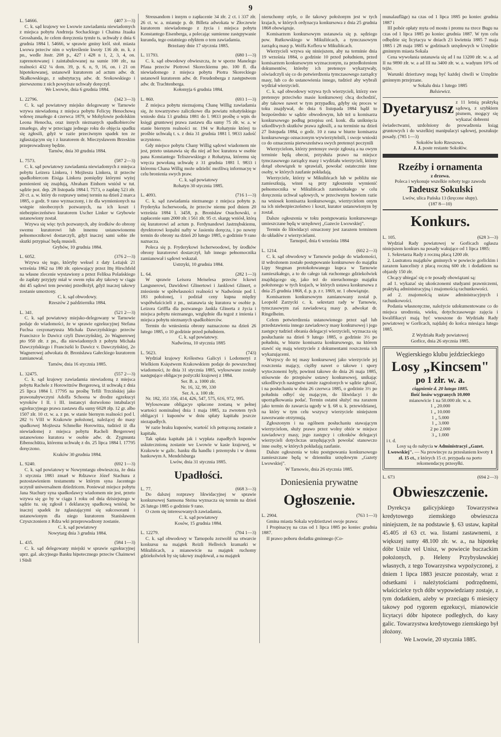9
L. 54666. (407 3—3)
C. k. sąd krajowy we Lwowie zawiadamia niewiadomych z miejsca pobytu Andrzeja Sochackiego i Chaima Jzaaka Grosshanda, że celem doręczenia tymże ts. uchwały z dnia 6 grudnia 1884 l. 54666, w sprawie gminy król. stoł. miasta Lwowa przeciw nim o wykreślenie kwoty 136 złr. m. k. z pn., wedle Jnstr. 208 p., 427 i 428 n 1, 2, 3, 4, on. zaprenotowanej i zaintabulowanej na sumie 100 złr., na realności 432 ¼ dom. 39, p. 6. n, 9, 16, on. i 21 on hipotekowanej, ustanowił kuratorem ad actum adw. dr. Skałkowskiego, z substytucyą adw. dr. Srokowskiego i pierwszemu z nich powyższe uchwały doręczył.
We Lwowie, dnia 6 grudnia 1884.
L. 22796. (342 3—3)
C. k. sąd powiatowy miejsko delegowany w Tarnowie wzywa niewiadomą z miejsca pobytu Felicyę Henochową wdowę zmarłego 4 czerwca 1879, w Mohylowie podolskim Leona Henocha, oraz innych nieznanych spadkobierców zmarłego, aby w przeciągu jednego roku do objęcia spadku się zgłosili, gdyż w razie przeciwnym spadek ten ze zgłaszającym się i z kuratorem dr. Mieczysławem Brzeskim przeprowadzony będzie.
Tarnów, dnia 30 grudnia 1884.
L. 7573. (587 2—3)
C. k. sąd powiatowy zawiadamia niewiadomych z miejsca pobytu Leizera Linkera, i Mojżesza Linkera, iż przeciw spadkobiercom Eisiga Linkera pomiędzy którymi wyżej pomienieni się znajdują, Abraham Einhorn wniósł w tut. sądzie poz. dep. 28 listopada 1884 l. 7573, o zapłatę 523 złr. 20 ct. a. w. który do rozprawy ustnej termin na dzień 2 marca 1885, o godz. 9 rano wyznaczony, i że dla wymienionych na wstępie nieobecnych pozwanych, na ich koszt i niebezpieczeństwo kuratorem Uscher Linker w Grybowie ustanowiony został.
Wzywa się więc tych pozwanych, aby środków do obrony swemu kuratorowi lub innemu ustanowionemu pełnomocnikowi dostarczyli, gdyż inaczej sami sobie złe skutki przypisać będą musieli.
Grybów, 10 grudnia 1884.
L. 6052. (376 2—3)
Wzywa się tego, któryby weksel z daty Leżajsk 21 września 1862 na 180 złr. opiewający przez Ittę Hirschfeld na własne zlecenie wystawiony a przez Feliksa Polańskiego do zapłaty przyjęty miał w swem ręku aby takowy w ciągu dni 45 sądowi tem pewniej przedłożył, gdyż inaczej takowy zostanie umorzony.
C. k. sąd obwodowy.
Rzeszów 2 października 1884.
L. 341. (521 2—3)
C. k. sąd powiatowy miejsko-delegowany w Tarnowie podaje do wiadomości, że w sprawie egzekucyjnej Stefana Fuchsa cesyonaryusza Michała Dawczyńskiego przeciw Franciszce lo Dawicz czyli Dawczyńskiej, 2o Wagnerowej pto 950 złr. z pn., dla niewiadomych z pobytu Michała Dawczyńskiego i Franciszki lo Dawicz v. Dawczyńskiej, 2o Wagnerowej adwokata dr. Bronisława Gałeckiego kuratorem zamianował.
Tarnów, dnia 16 stycznia 1885.
L. 32475. (557 2—3)
C. k. sąd krajowy zawiadamia niewiadomą z miejsca pobytu Rachele z Horowitzów Bergerową, iż uchwałą z dnia 25 lipca 1884 l. 17795 na prośbę Tefili Trzcińskiej jako prawonabywczyni Adolfa Schoena w drodze egzekucyi wyroków I II. i III. instancyi dozwolono intabulacyi egzekucyjnego prawa zastawu dla sumy 6028 złp. 12 gr. albo 1507 złr. 10 ct. w. a. z pn. w stanie biernym realności pod l. 282 ½ VIII w Krakowie położonej, należącej do masy spadkowej Mojżesza Schmelke Horowitza, tudzież iż dla niewiadomej z miejsca pobytu Racheli Bergerowej ustanowiono kuratora w osobie adw. dr. Zygmunta Eibenschütza, któremu uchwałę z dn. 25 lipca 1884 l. 17795 doręczono.
Kraków 30 grudnia 1884.
L. 9240. (692 1—3)
C. k. sąd powiatowy w Nowymtargu obwieszcza, że dnia 3 stycznia 1883 zmarł w Rdzawce Józef Stachura z pozostawieniem testamentu w którym syna Jacentego uczynił uniwersalnem dziedzicem. Ponieważ miejsce pobytu Jana Stachury syna spadkodawcy wiadomem nie jest, przeto wzywa się go by w ciągu 1 roku od dnia dzisiejszego w sądzie tu. się zgłosił i deklaracyę spadkową wniósł, bo inaczej spadek że zgłaszającymi się sukcesorami i ustanowionym dla niego kuratorem Stanisławem Czyszczoniem z Rdza wki przeprowadzony zostanie.
C. k. sąd powiatowy
Nowytarg dnia 3 grudnia 1884.
L. 435. (584 1—3)
C. k. sąd delegowany miejski w sprawie egzekucyjnej uprz. gal. akcyjnego Banku hipotecznego przeciw Chaimowi i Süsli
Streusandom i innym o zapłacenie 34 złr. 2 ct. i 337 złr. 26 ct. w. a. mianuje p. dr. Billeta adwokata w Złoczewie kuratorem niewiadomego z życia i miejsca pobytu Konstantego Eisenberga, a polecając sumienne zastępywanie kuranda, tego ostatniego edyktem o tem zawiadamia.
Brzeżany dnie 17 stycznia 1885.
L. 11793. (680 1—3)
C. k. sąd obwodowy obwieszcza, że w sporze Manelego Pfaua przeciw Piotrowi Skoreckiemu pto. 100 fl. dla niewiadomego z miejsca pobytu Piotra Skoreckiego ustanowił kuratorem adw. dr. Freudenberga z zastępstwem adw. dr. Trachtenberga.
Kołomyja 6 grudnia 1884.
L. 860. (693 1—3)
Z miejsca pobytu nieznajomą Chanę Willig zawiadamia się, że towarzystwo zaliczkowe dla powiatu rohatyńskiego wniosło dnia 13 grudnia 1881 do l. 9833 prośbę o wpis do księgi gruntowej prawa zastawu dla sumy 75 złr. w. a. w stanie biernym realności nr. 194 w Rohatynie której to prośbie uchwałą t. s. z dnia 31 grudnia 1881 l. 9833 zadość uczyniono.
Gdy miejsce pobytu Chany Willig sądowi wiadomem nie jest, przeto ustanawia się dla niej ad hoc kuratora w osobie pana Konstantego Teliszewskiego z Rohatyna, któremu się wręcza powołaną uchwałę z 31 grudnia 1881 l. 9833 i któremu Chana Willig może udzielić możliwą informacyę w celu bronienia swych praw.
C. k. sąd powiatowy
Rohatyn 30 stycznia 1885.
L. 4093. (716 1—3)
C. k. sąd zawiadamia nieznanego z miejsca pobytu p. Fryderyka Ischerwooda, że przeciw niemu pod dniem 20 września 1884 l. 3458, p. Bronisław Osuchowski, o zapłacenie sum 2000 złr. i 561 złr. 95 ct. skargę wniósł, którą się kuratorowi ad actum p. Ferdynandowi Jastrzębskiemu, dyrektorowi kopalni nafty w Jasieniu doręcza, i po nowny termin do obrony na dzień 20 lutego 1885, o godzinie 9 rano naznacza.
Poleca się p. Fryderykowi Ischerwoodowi, by środków obrony kuratorowi dostarczył, lub innego pełnomocnika zamianował i sądowi wskazał.
Ustrzyki, 10 grudnia 1884.
L. 64. (282 1—3)
W sprawie Leisora Meiselesa przeciw Ickowi Langsnerowi, Dawidowi Glinertowi i Janklowi Glinert, o zniesienie w spółwłasności realności w Nadwórnie pod l. 183 położonej, i podział ceny kupna między współwłaścicieli z pn., ustanawia się kuratora w osobie p. Leizora Griffla dla pozwanego Jankla Glinerta z życia i miejsca pobytu nieznanego, względnie dla tegoż z imienia i miejsca pobytu nieznanych spadkobierców.
Termin do wniesienia obrony naznaczono na dzień 26 lutego 1885, o 10 godzinie przed południem.
C. k. sąd powiatowy.
Nadwórna, 10 stycznia 1885
L. 5623. (743)
Wydział krajowy Królestwa Galicyi i Lodomeryi z Wielkiem Księstwem Krakowskiem podaje do powszechnej wiadomości, że dnia 31 stycznia 1885, wylosowane zostały następujące obligacye pożyczki krajowej z 1884.
Ser. B. a. 1000 złr.
Nr. 16, 32, 99, 330
Ser. A. a. 100 złr.
Nr. 182, 351 356, 414, 426, 547, 575, 616, 972, 995.
Wylosowane obligacye spłacone zostaną w pełnej wartości nominalnej dnia 1 maja 1885, za zwrotem tych obligacyi i kuponów w dniu spłaty kapitału jeszcze niezapadłych.
W razie braku kuponów, wartość ich potrąconą zostanie z kapitału.
Tak spłata kapitału jak i wypłata zapadłych kuponów uskutecznioną zostanie we Lwowie w kasie krajowej, w Krakowie w galic. banku dla handlu i przemysłu i w domu bankowym A. Mendelsburga
Lwów, dnia 31 stycznia 1885.
Upadłości.
L. 77. (668 3—3)
Do dalszej rozprawy likwidacyjnej w sprawie konkursowej Samsona Steina wyznacza się termin na dzień 26 lutego 1885 o godzinie 9 rano.
O czem się interesowanych zawiadamia.
C. k. sąd powiatowy
Kosów, 15 grudnia 1884.
L. 12279. (704 1—3)
C. k. sąd obwodowy w Tarnopolu zezwolił na otwarcie konkursu na majątek Reizli Hellreich kramarki w Mikulińcach, a mianowicie na majątek ruchomy gdziekolwiek by się takowy znajdował, a na majątek
nieruchomy otyle, o ile takowy położonym jest w tych krajach, w których ordynacya konkursowa z dnia 25 grudnia 1868 obowiązuje.
Komisarzem konkursowym ustanawia się p. sędziego pow. Rutkowskiego w Mikulińcach, a tymczasowym zarządcą masy p. Wolfa Koflera w Mikulińcach.
Wierzycieli wzywa się niniejszem, aby na terminie dnia 19 września 1884, o godzinie 10 przed południem, przed komisarzem konkursowym wyznaczonym, za przedłożeniem dokumentów, któreby ich pretensye wykazywały, oświadczyli się co do potwierdzenia tymczasowego zarządcy masy, lub co do ustanowienia innego, tudzież aby wybrali wydział wierzycieli.
C. k. sąd obwodowy wzywa tych wierzycieli, którzy swe pretensye przeciwko masie konkursowej chcą dochodzić, aby takowe nawet w tym przypadku, gdyby się proces w toku znajdywał, do dnia 6 listopada 1884 bądź to bezpośrednio w sądzie obwodowym, lub też u komisarza konkursowego podług przepisu ord. konk. dla uniknięcia szkodliwych skutków prawa zgłosili, a na terminie na dzień 27 listopada 1884, o godz. 10 z rana w biurze komisarza konkursowego oznaczonym wywierzytelnili, i swoje wnioski co do oznaczenia pierwszeństwa swych pretensyi poczynili
Wierzycielom, którzy pretensye swoje zgłoszą a na owym terminie będą obecni, przysłuża prawo na miejsce tymczasowego zarządcy masy i wydziału wierzycieli, którzy dotąd obowiązek te sprawiali, powołać ostatecznie inne osoby, w których zaufanie pokładają.
Wierzyciele, którzy w Mikulińcach lub w pobliżu nie zamieszkują, winni są przy zgłoszeniu wymienić pełnomocnika w Mikulińcach zamieszkałego w celu doręczenia uchwał sądowych, w przeciwnym bowiem razie na wniosek komisarza konkursowego, wierzycielom onym na ich niebezpieczeństwo i koszt, kurator ustanowionym by został.
Dalsze ogłoszenia w toku postępowania konkursowego umieszczane będą w urzędowej „Gazecie Lwowskiej".
Termin do likwidacyi oznaczony jest zarazem terminem do układów z wierzycielami.
Tarnopol, dnia 6 września 1884
L. 1214. (602 2—3)
C. k. sąd obwodowy w Tarnowie podaje do wiadomości, iż wdrożonem zostało postępowanie konkursowe do majątku Lipy Stegman protokołowanego kupca w Tarnowie zamieszkałego, a to do całego tak ruchomego gdziekolwiek znajdującego się, jako też do nieruchomego majątku położonego w tych krajach, w których ustawa konkursowa z dnia 25 grudnia 1868, d. p. p. z r. 1869, nr. 1 obowiązuje.
Komisarzem konkursowym zamianowany został p. Leopold Zarzycki c. k. sekretarz rady w Tarnowie, tymczasowym zaś zawiadowcą masy p. adwokat dr. Ringelheim.
Celem potwierdzenia ustanowionego przez sąd lub przedstawienia innego zawiadowcy masy konkursowej i jego zastępcy tudzież obrania delegacyi wierzycieli, wyznacza się posłuchanie na dzień 9 lutego 1885, o godzinie 3½ po południu, w biurze komisarza konkursowego, na którem stawić się mają wierzyciele z dokumentami roszczenia ich wykazującemi.
Wszyscy do tej masy konkursowej jako wierzyciele jej roszczenia mający, ciężby nawet o takowe i spory wytoczonemi były, powinni takowe do dnia 26 maja 1885, stósownie do przepisów ustawy konkursowej, unikając szkodliwych następstw tamże zagrożonych w sądzie zgłosić, i na posłuchaniu w dniu 26 czerwca 1885, o godzinie 3½ po południu odbyć się mającym, do likwidacyi i do uporządkowania podać. Termin ostatni służyć ma zarazem jako termin do zawarcia ugody w §. 68 u. k. przewidzianej, na który w tym celu wszyscy wierzyciele niniejszem zawezwanie otrzymują.
Zgłoszonym i na ogólnem posłuchaniu stawającym wierzycielom, służy prawo przez wolny obiór w miejsce zawiadowcy masy, jego zastępcy i członków delegacyi wierzycieli dotychczas urzędujących powołać stanowczo inne osoby, w których pokładają zaufanie.
Dalsze ogłoszenia w toku postępowania konkursowego zamieszczane będą w dzienniku urzędowym „Gazety Lwowskiej".
W Tarnowie, dnia 26 stycznia 1885.
Doniesienia prywatne
Ogłoszenie.
L. 2904. (763 1—3)
Gmina miasta Sokala wydzierżawi swoje prawa:
I Propinacyę na czas od 1 lipca 1885 po koniec grudnia 1887.
II prawo poboru dodatku gminnego (Co-
munalaufläge) na czas od 1 lipca 1885 po koniec grudnia 1887 i
III pobór opłaty myta od mostu i promu na rzece Bugu na czas od 1 lipca 1885 po koniec grudnia 1887. W tym celu odbędzie się licytacya w dniach 23 kwietnia 1885 7 maja 1885 i 28 maja 1885 w godzinach urzędowych w Urzędzie gminnym miasta Sokala
Cena wywołania ustanawia się ad I na 13200 złr. w. a. ad II na 9890 złr. w. a ad III na 3400 złr. w. a. wadyum 10% od tejże.
Warunki dzierżawy mogą być każdej chwili w Urzędzie gminnym przejrzane.
w Sokalu dnia 1 lutego 1885
Bulsiewicz.
Dyetaryusz z 11 letnią praktyką sądową, z szybkiem pismem, mogący się wykazać dobremi
świadectwami, uzdolniony do prowadzenia ksiąg gruntowych i do wszelkiej manipulacyi sądowej, poszukuje posady. (785 1—3)
Sokołów koło Rzeszowa.
J. J. poste restante Sokołów.
Rzeźby i ornamenta
z drzewa.
Poleca i wykonuje wszelkie roboty tego zawodu
Tadeusz Sokulski
Lwów, ulica Pańska 13 (kręcone słupy).
(187 8—10)
Konkurs.
L. 105. (628 3—3)
Wydział Rady powiatowej w Gorlicach ogłasza niniejszem konkurs na posady wakujące od 1 lipca 1885:
1. Sekretarza Rady z roczną płacą 1200 złr.
2. Lustratora majątków gminnych w powiecie gorlickim i zarazem kancelisty z płacą roczną 600 złr. i dodatkiem na objazdy 150 złr.
Chcący ubiegać się o te posady obowiązani są:
ad 1. wykazać się ukończonemi studyami prawniczemi, praktyką administracyjną i znajomością rachunkowości.
ad 2. znajomością ustaw administracyjnych i rachunkowości.
Podania własnoręczne, należycie udokumentowane co do miejsca urodzenia, wieku, dotychczasowego zajęcia i kwalifikacyi mają być wnoszone do Wydziału Rady powiatowej w Gorlicach, najdalej do końca miesiąca lutego 1885.
Z Wydziału Rady powiatowej
Gorlice, dnia 26 stycznia 1885.
Węgierskiego klubu jeździeckiego
Losy „Kincsem"
po 1 złr. w. a.
ciągnienie d. 20 lutego 1885.
Ilość losów wygranych 10.000
mianowicie 1 na 50.000 złr. w. a.
1 „ 20.000
1 „ 10.000
1 „ 5.000
1 „ 3.000
2 po 2.000
3 „ 1.000
i t. d.
Losy są do nabycia w Administracyi „Gazet. Lwowskiej". — Na prowincye za przesłaniem kwoty 1 zł. 15 ct., z których 15 ct. przypada na porto rekomendacyę przesyłki.
L. 673 (694 2—3)
Obwieszczenie.
Dyrekcya galicyjskiego Towarzystwa kredytowego ziemskiego obwieszcza niniejszem, że na podstawie §. 63 ustaw, kapitał 45.405 zł 63 ct. wa. listami zastawnemi, z większej sumy 48.100 złr. w. a., na hipotekę dóbr Uniże vel Unisz, w powiecie buczackim położonych, p. Heleny Przybysławskiej własnych, z tego Towarzystwa wypożyczonej, z dniem 1 lipca 1883 jeszcze pozostały, wraz z odsetkami i należytościami podrzędnemi, właścicielce tych dóbr wypowiedziany zostaje, z tym dodatkiem, ażeby w przeciągu 6 miesięcy takowy pod rygorem egzekucyi, mianowicie licytacyi dóbr hipotece podległych, do kasy galic. Towarzystwa kredytowego ziemskiego był złożony.
We Lwowie, 20 stycznia 1885.